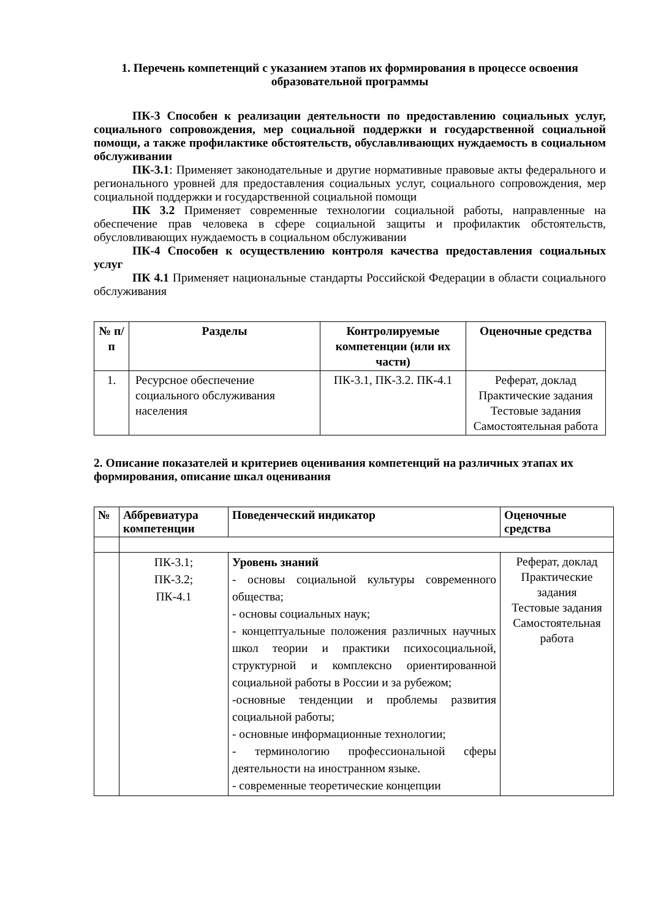1. Перечень компетенций с указанием этапов их формирования в процессе освоения образовательной программы
ПК-3 Способен к реализации деятельности по предоставлению социальных услуг, социального сопровождения, мер социальной поддержки и государственной социальной помощи, а также профилактике обстоятельств, обуславливающих нуждаемость в социальном обслуживании
ПК-3.1: Применяет законодательные и другие нормативные правовые акты федерального и регионального уровней для предоставления социальных услуг, социального сопровождения, мер социальной поддержки и государственной социальной помощи
ПК 3.2 Применяет современные технологии социальной работы, направленные на обеспечение прав человека в сфере социальной защиты и профилактик обстоятельств, обусловливающих нуждаемость в социальном обслуживании
ПК-4 Способен к осуществлению контроля качества предоставления социальных услуг
ПК 4.1 Применяет национальные стандарты Российской Федерации в области социального обслуживания
| № п/п | Разделы | Контролируемые компетенции (или их части) | Оценочные средства |
| --- | --- | --- | --- |
| 1. | Ресурсное обеспечение социального обслуживания населения | ПК-3.1, ПК-3.2. ПК-4.1 | Реферат, доклад Практические задания Тестовые задания Самостоятельная работа |
2. Описание показателей и критериев оценивания компетенций на различных этапах их формирования, описание шкал оценивания
| № | Аббревиатура компетенции | Поведенческий индикатор | Оценочные средства |
| --- | --- | --- | --- |
| | ПК-3.1; ПК-3.2; ПК-4.1 | Уровень знаний - основы социальной культуры современного общества; - основы социальных наук; - концептуальные положения различных научных школ теории и практики психосоциальной, структурной и комплексно ориентированной социальной работы в России и за рубежом; -основные тенденции и проблемы развития социальной работы; - основные информационные технологии; - терминологию профессиональной сферы деятельности на иностранном языке. - современные теоретические концепции | Реферат, доклад Практические задания Тестовые задания Самостоятельная работа |